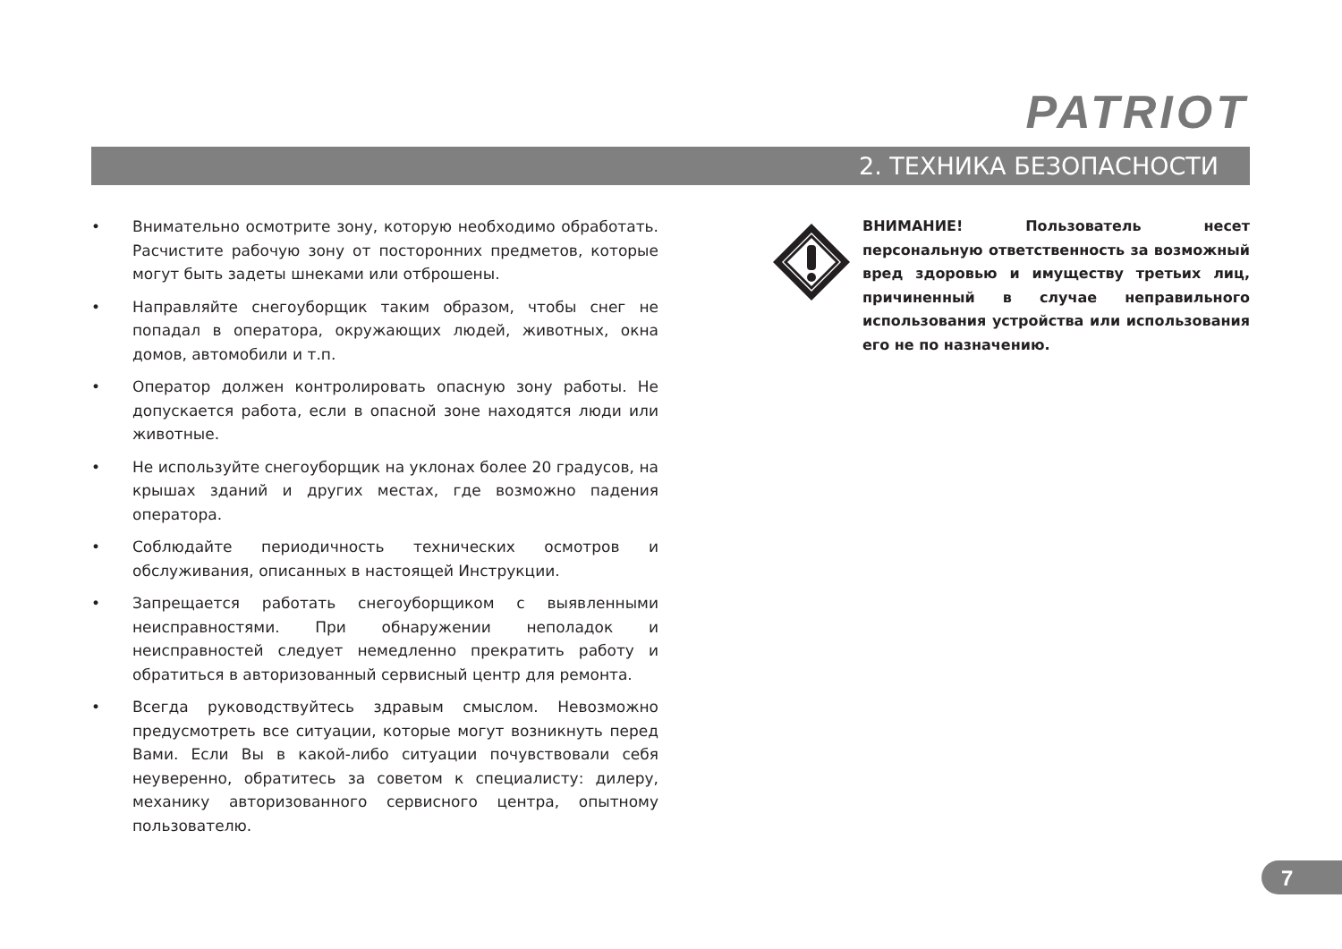PATRIOT
2. ТЕХНИКА БЕЗОПАСНОСТИ
• Внимательно осмотрите зону, которую необходимо обработать. Расчистите рабочую зону от посторонних предметов, которые могут быть задеты шнеками или отброшены.
• Направляйте снегоуборщик таким образом, чтобы снег не попадал в оператора, окружающих людей, животных, окна домов, автомобили и т.п.
• Оператор должен контролировать опасную зону работы. Не допускается работа, если в опасной зоне находятся люди или животные.
• Не используйте снегоуборщик на уклонах более 20 градусов, на крышах зданий и других местах, где возможно падения оператора.
• Соблюдайте периодичность технических осмотров и обслуживания, описанных в настоящей Инструкции.
• Запрещается работать снегоуборщиком с выявленными неисправностями. При обнаружении неполадок и неисправностей следует немедленно прекратить работу и обратиться в авторизованный сервисный центр для ремонта.
• Всегда руководствуйтесь здравым смыслом. Невозможно предусмотреть все ситуации, которые могут возникнуть перед Вами. Если Вы в какой-либо ситуации почувствовали себя неуверенно, обратитесь за советом к специалисту: дилеру, механику авторизованного сервисного центра, опытному пользователю.
ВНИМАНИЕ! Пользователь несет персональную ответственность за возможный вред здоровью и имуществу третьих лиц, причиненный в случае неправильного использования устройства или использования его не по назначению.
7